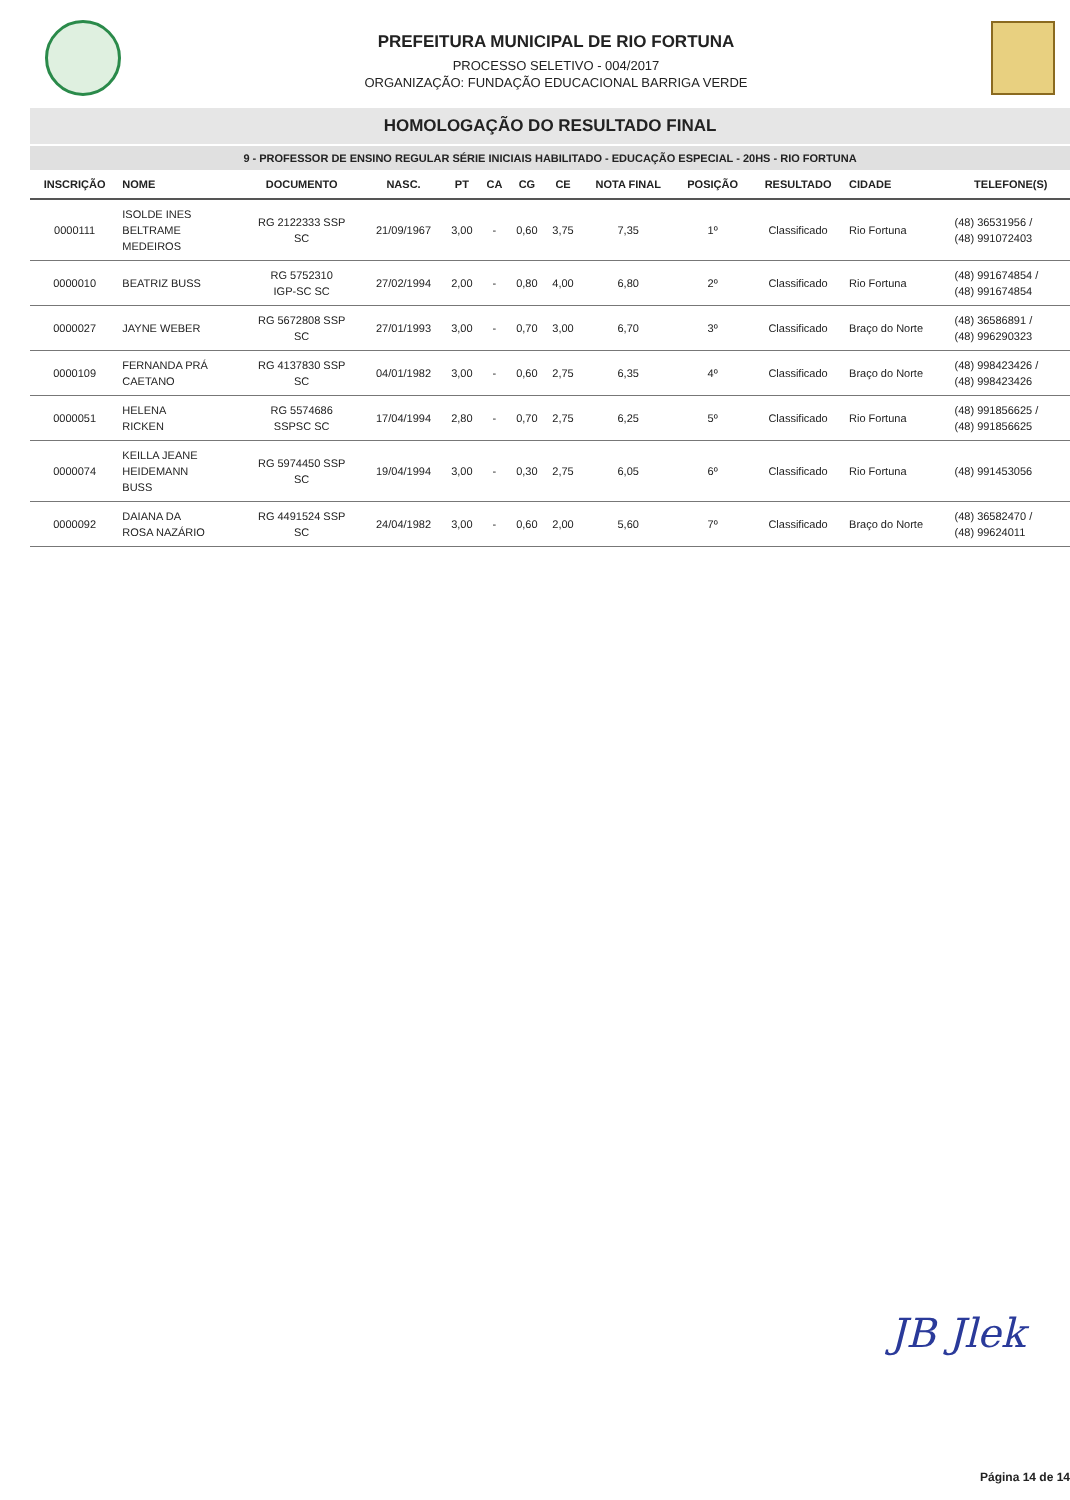PREFEITURA MUNICIPAL DE RIO FORTUNA
PROCESSO SELETIVO - 004/2017
ORGANIZAÇÃO: FUNDAÇÃO EDUCACIONAL BARRIGA VERDE
HOMOLOGAÇÃO DO RESULTADO FINAL
9 - PROFESSOR DE ENSINO REGULAR SÉRIE INICIAIS HABILITADO - EDUCAÇÃO ESPECIAL - 20HS - RIO FORTUNA
| INSCRIÇÃO | NOME | DOCUMENTO | NASC. | PT | CA | CG | CE | NOTA FINAL | POSIÇÃO | RESULTADO | CIDADE | TELEFONE(S) |
| --- | --- | --- | --- | --- | --- | --- | --- | --- | --- | --- | --- | --- |
| 0000111 | ISOLDE INES BELTRAME MEDEIROS | RG 2122333 SSP SC | 21/09/1967 | 3,00 | - | 0,60 | 3,75 | 7,35 | 1º | Classificado | Rio Fortuna | (48) 36531956 / (48) 991072403 |
| 0000010 | BEATRIZ BUSS | RG 5752310 IGP-SC SC | 27/02/1994 | 2,00 | - | 0,80 | 4,00 | 6,80 | 2º | Classificado | Rio Fortuna | (48) 991674854 / (48) 991674854 |
| 0000027 | JAYNE WEBER | RG 5672808 SSP SC | 27/01/1993 | 3,00 | - | 0,70 | 3,00 | 6,70 | 3º | Classificado | Braço do Norte | (48) 36586891 / (48) 996290323 |
| 0000109 | FERNANDA PRÁ CAETANO | RG 4137830 SSP SC | 04/01/1982 | 3,00 | - | 0,60 | 2,75 | 6,35 | 4º | Classificado | Braço do Norte | (48) 998423426 / (48) 998423426 |
| 0000051 | HELENA RICKEN | RG 5574686 SSPSC SC | 17/04/1994 | 2,80 | - | 0,70 | 2,75 | 6,25 | 5º | Classificado | Rio Fortuna | (48) 991856625 / (48) 991856625 |
| 0000074 | KEILLA JEANE HEIDEMANN BUSS | RG 5974450 SSP SC | 19/04/1994 | 3,00 | - | 0,30 | 2,75 | 6,05 | 6º | Classificado | Rio Fortuna | (48) 991453056 |
| 0000092 | DAIANA DA ROSA NAZÁRIO | RG 4491524 SSP SC | 24/04/1982 | 3,00 | - | 0,60 | 2,00 | 5,60 | 7º | Classificado | Braço do Norte | (48) 36582470 / (48) 99624011 |
JB Jlek
Página 14 de 14